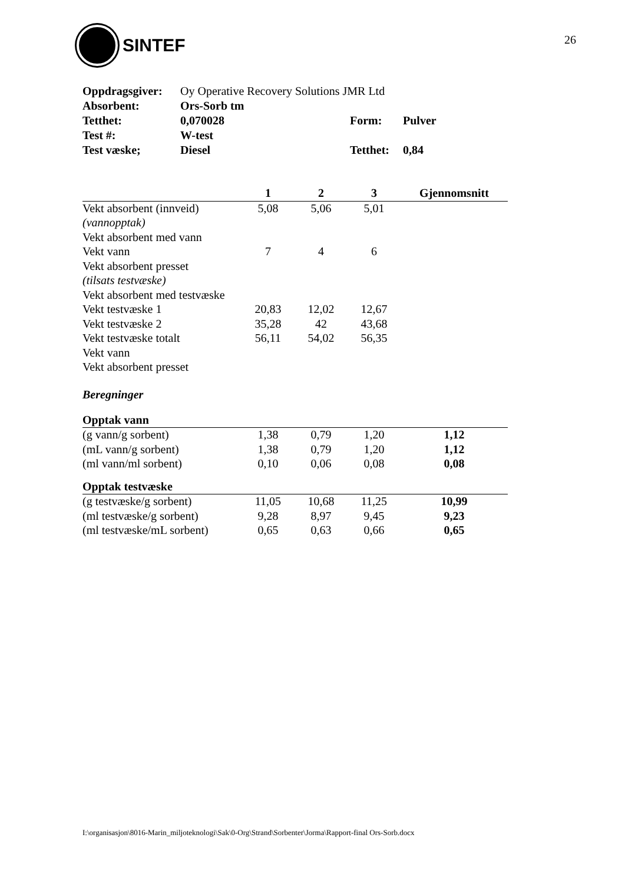SINTEF 26
| Oppdragsgiver: | Oy Operative Recovery Solutions JMR Ltd | | |
| Absorbent: | Ors-Sorb tm | | |
| Tetthet: | 0,070028 | Form: | Pulver |
| Test #: | W-test | | |
| Test væske; | Diesel | Tetthet: | 0,84 |
| | 1 | 2 | 3 | Gjennomsnitt |
| --- | --- | --- | --- | --- |
| Vekt absorbent (innveid) | 5,08 | 5,06 | 5,01 | |
| (vannopptak) | | | | |
| Vekt absorbent med vann | | | | |
| Vekt vann | 7 | 4 | 6 | |
| Vekt absorbent presset | | | | |
| (tilsats testvæske) | | | | |
| Vekt absorbent med testvæske | | | | |
| Vekt testvæske 1 | 20,83 | 12,02 | 12,67 | |
| Vekt testvæske 2 | 35,28 | 42 | 43,68 | |
| Vekt testvæske totalt | 56,11 | 54,02 | 56,35 | |
| Vekt vann | | | | |
| Vekt absorbent presset | | | | |
Beregninger
| Opptak vann | | | | |
| (g vann/g sorbent) | 1,38 | 0,79 | 1,20 | 1,12 |
| (mL vann/g sorbent) | 1,38 | 0,79 | 1,20 | 1,12 |
| (ml vann/ml sorbent) | 0,10 | 0,06 | 0,08 | 0,08 |
| Opptak testvæske | | | | |
| (g testvæske/g sorbent) | 11,05 | 10,68 | 11,25 | 10,99 |
| (ml testvæske/g sorbent) | 9,28 | 8,97 | 9,45 | 9,23 |
| (ml testvæske/mL sorbent) | 0,65 | 0,63 | 0,66 | 0,65 |
I:\organisasjon\8016-Marin_miljoteknologi\Sak\0-Org\Strand\Sorbenter\Jorma\Rapport-final Ors-Sorb.docx